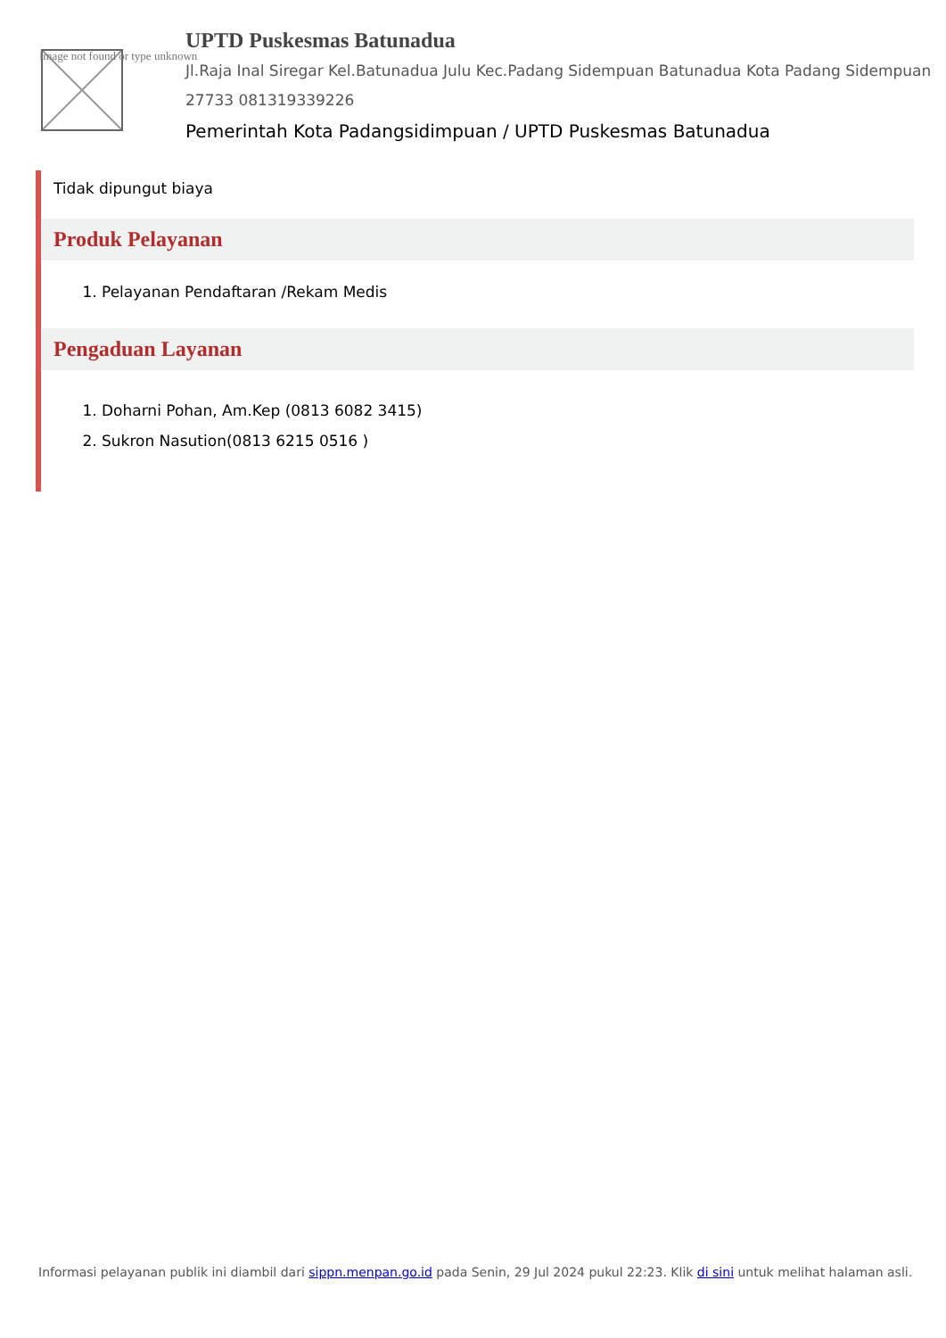Image not found or type unknown
UPTD Puskesmas Batunadua
Jl.Raja Inal Siregar Kel.Batunadua Julu Kec.Padang Sidempuan Batunadua Kota Padang Sidempuan 27733 081319339226
Pemerintah Kota Padangsidimpuan / UPTD Puskesmas Batunadua
Tidak dipungut biaya
Produk Pelayanan
1. Pelayanan Pendaftaran /Rekam Medis
Pengaduan Layanan
1. Doharni Pohan, Am.Kep (0813 6082 3415)
2. Sukron Nasution(0813 6215 0516 )
Informasi pelayanan publik ini diambil dari sippn.menpan.go.id pada Senin, 29 Jul 2024 pukul 22:23. Klik di sini untuk melihat halaman asli.